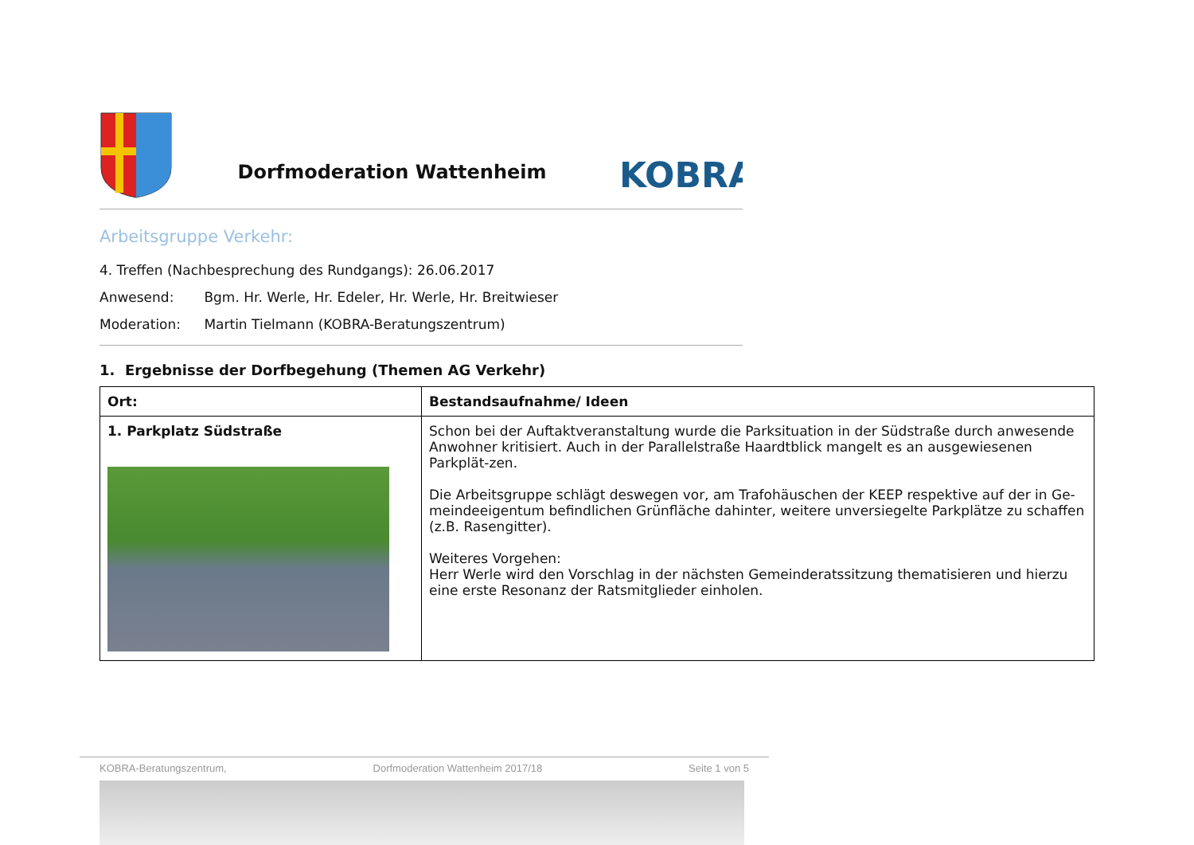Dorfmoderation Wattenheim
KOBRA
Arbeitsgruppe Verkehr:
4. Treffen (Nachbesprechung des Rundgangs): 26.06.2017
Anwesend: Bgm. Hr. Werle, Hr. Edeler, Hr. Werle, Hr. Breitwieser
Moderation: Martin Tielmann (KOBRA-Beratungszentrum)
1. Ergebnisse der Dorfbegehung (Themen AG Verkehr)
| Ort: | Bestandsaufnahme/ Ideen |
| --- | --- |
| 1. Parkplatz Südstraße | Schon bei der Auftaktveranstaltung wurde die Parksituation in der Südstraße durch anwesende Anwohner kritisiert. Auch in der Parallelstraße Haardtblick mangelt es an ausgewiesenen Parkplät-zen. Die Arbeitsgruppe schlägt deswegen vor, am Trafohäuschen der KEEP respektive auf der in Ge-meindeeigentum befindlichen Grünfläche dahinter, weitere unversiegelte Parkplätze zu schaffen (z.B. Rasengitter). Weiteres Vorgehen: Herr Werle wird den Vorschlag in der nächsten Gemeinderatssitzung thematisieren und hierzu eine erste Resonanz der Ratsmitglieder einholen. |
KOBRA-Beratungszentrum, Dorfmoderation Wattenheim 2017/18 Seite 1 von 5